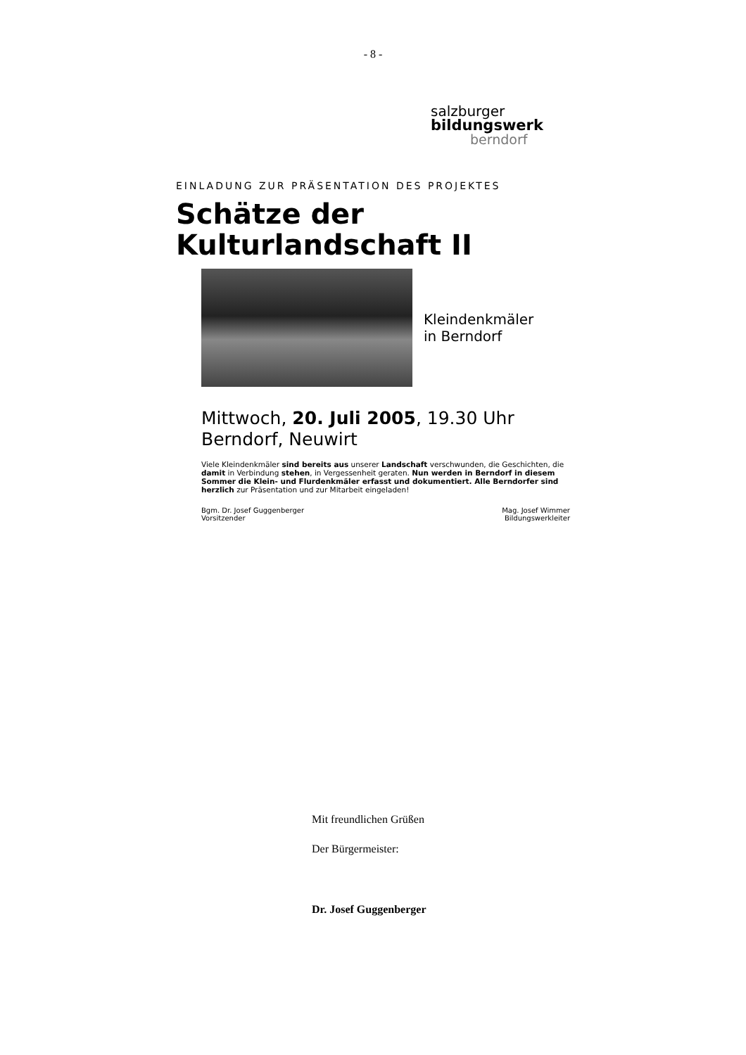- 8 -
salzburger
bildungswerk
berndorf
EINLADUNG ZUR PRÄSENTATION DES PROJEKTES
Schätze der
Kulturlandschaft II
Kleindenkmäler
in Berndorf
Mittwoch, 20. Juli 2005, 19.30 Uhr
Berndorf, Neuwirt
Viele Kleindenkmäler sind bereits aus unserer Landschaft verschwunden, die Geschichten, die damit in Verbindung stehen, in Vergessenheit geraten. Nun werden in Berndorf in diesem Sommer die Klein- und Flurdenkmäler erfasst und dokumentiert. Alle Berndorfer sind herzlich zur Präsentation und zur Mitarbeit eingeladen!
Bgm. Dr. Josef Guggenberger
Vorsitzender
Mag. Josef Wimmer
Bildungswerkleiter
Mit freundlichen Grüßen
Der Bürgermeister:
Dr. Josef Guggenberger